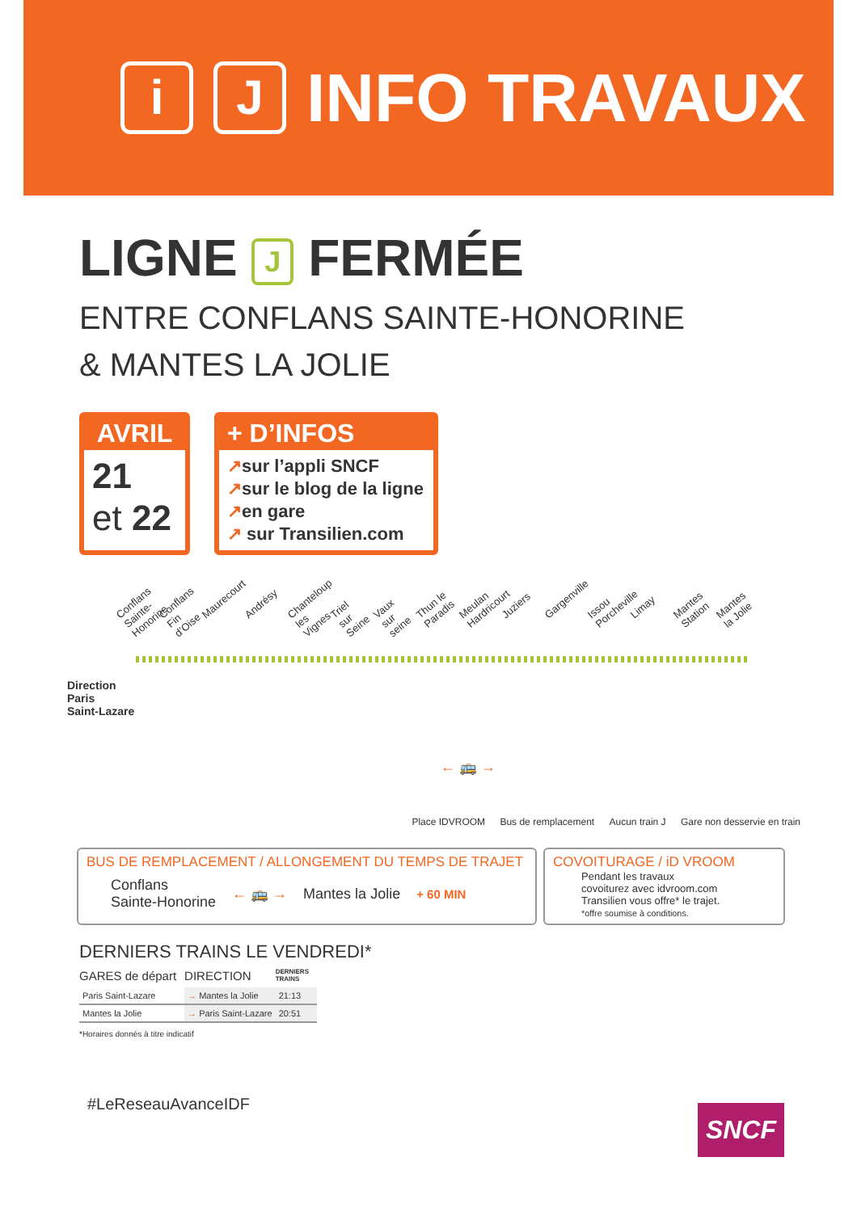i J
INFO TRAVAUX
LIGNE J FERMÉE
ENTRE CONFLANS SAINTE-HONORINE
& MANTES LA JOLIE
AVRIL
21
et 22
+ D’INFOS
↗sur l’appli SNCF
↗sur le blog de la ligne
↗en gare
↗ sur Transilien.com
Conflans Sainte-Honorine Conflans Fin d’Oise Maurecourt Andrésy Chanteloup les Vignes Triel sur Seine Vaux sur seine Thun le Paradis Meulan Hardricourt Juziers Gargenville Issou Porcheville Limay Mantes Station Mantes la Jolie
Direction
Paris
Saint-Lazare
← 🚌 →
Place IDVROOM Bus de remplacement Aucun train J Gare non desservie en train
BUS DE REMPLACEMENT / ALLONGEMENT DU TEMPS DE TRAJET
Conflans
Sainte-Honorine
← 🚌 → Mantes la Jolie
+ 60 MIN
COVOITURAGE / iD VROOM
Pendant les travaux
covoiturez avec idvroom.com
Transilien vous offre* le trajet.
*offre soumise à conditions.
DERNIERS TRAINS LE VENDREDI*
| GARES de départ | DIRECTION | DERNIERS TRAINS |
| --- | --- | --- |
| Paris Saint-Lazare | → Mantes la Jolie | 21:13 |
| Mantes la Jolie | → Paris Saint-Lazare | 20:51 |
*Horaires donnés à titre indicatif
#LeReseauAvanceIDF
SNCF